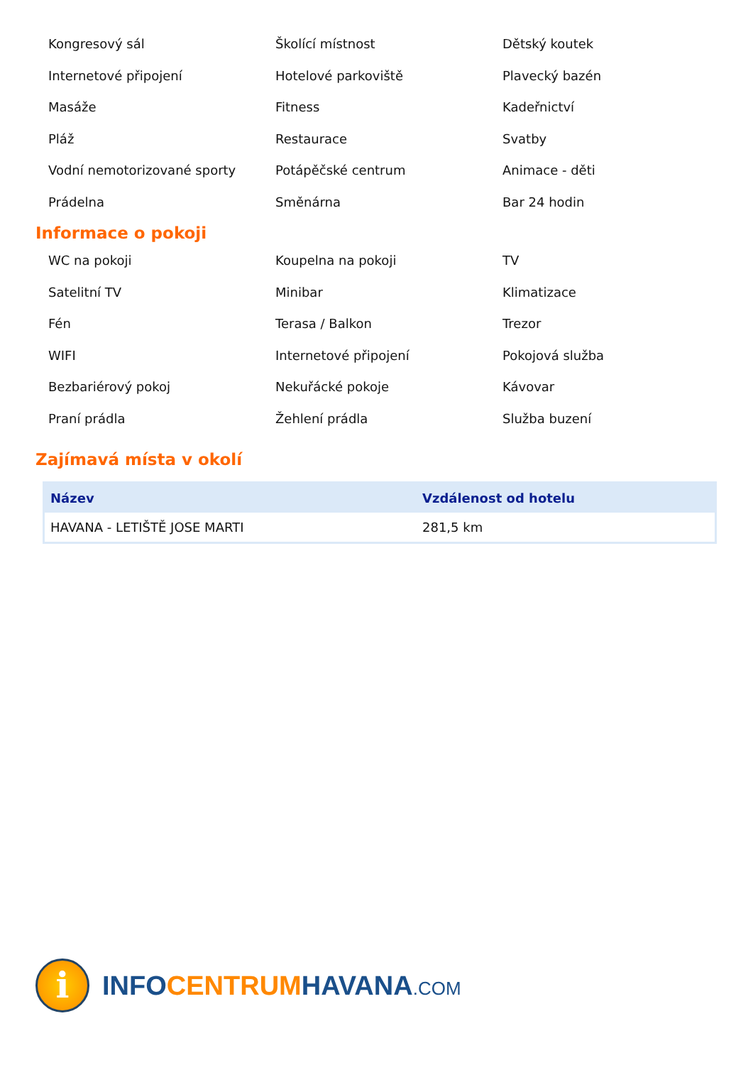Kongresový sál
Školící místnost
Dětský koutek
Internetové připojení
Hotelové parkoviště
Plavecký bazén
Masáže
Fitness
Kadeřnictví
Pláž
Restaurace
Svatby
Vodní nemotorizované sporty
Potápěčské centrum
Animace - děti
Prádelna
Směnárna
Bar 24 hodin
Informace o pokoji
WC na pokoji
Koupelna na pokoji
TV
Satelitní TV
Minibar
Klimatizace
Fén
Terasa / Balkon
Trezor
WIFI
Internetové připojení
Pokojová služba
Bezbariérový pokoj
Nekuřácké pokoje
Kávovar
Praní prádla
Žehlení prádla
Služba buzení
Zajímavá místa v okolí
| Název | Vzdálenost od hotelu |
| --- | --- |
| HAVANA - LETIŠTĚ JOSE MARTI | 281,5 km |
i
INFO CENTRUM HAVANA.COM